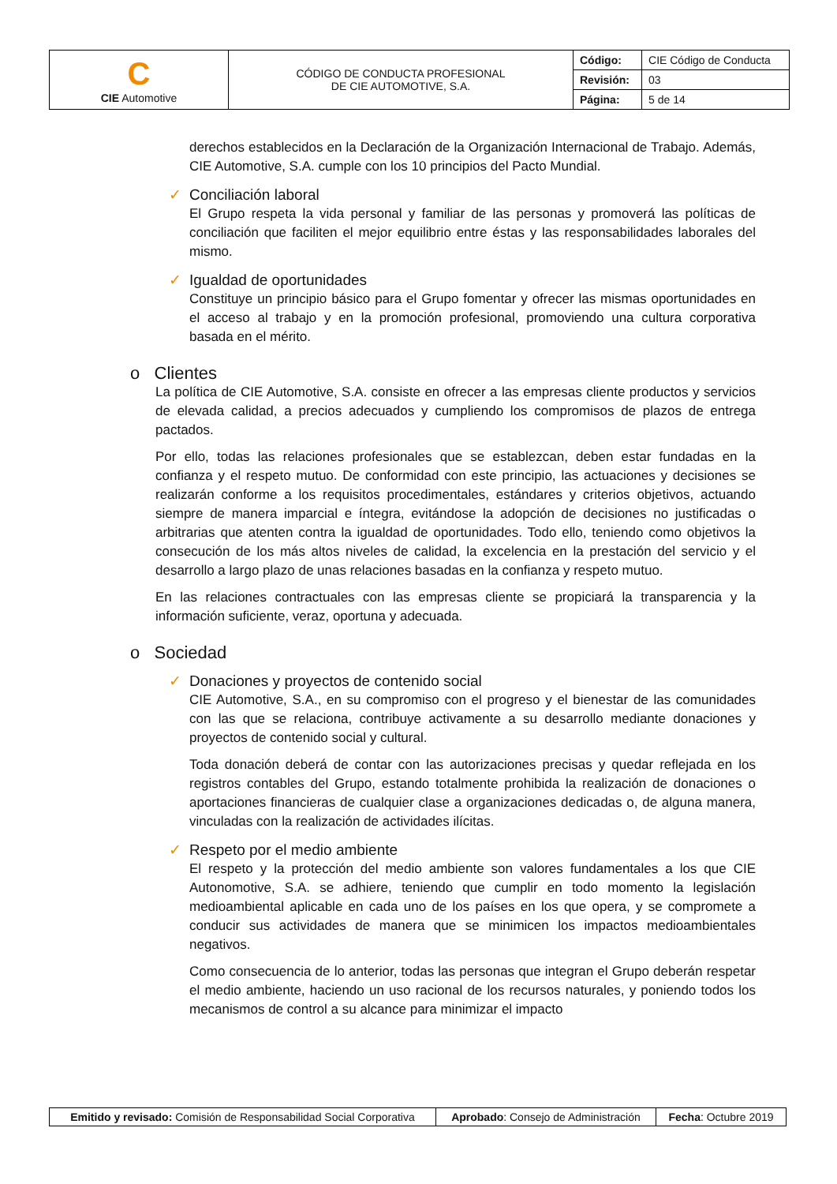| C CIE Automotive | CÓDIGO DE CONDUCTA PROFESIONAL DE CIE AUTOMOTIVE, S.A. | Código: | CIE Código de Conducta |
| | | Revisión: | 03 |
| | | Página: | 5 de 14 |
derechos establecidos en la Declaración de la Organización Internacional de Trabajo. Además, CIE Automotive, S.A. cumple con los 10 principios del Pacto Mundial.
✓ Conciliación laboral
El Grupo respeta la vida personal y familiar de las personas y promoverá las políticas de conciliación que faciliten el mejor equilibrio entre éstas y las responsabilidades laborales del mismo.
✓ Igualdad de oportunidades
Constituye un principio básico para el Grupo fomentar y ofrecer las mismas oportunidades en el acceso al trabajo y en la promoción profesional, promoviendo una cultura corporativa basada en el mérito.
o Clientes
La política de CIE Automotive, S.A. consiste en ofrecer a las empresas cliente productos y servicios de elevada calidad, a precios adecuados y cumpliendo los compromisos de plazos de entrega pactados.
Por ello, todas las relaciones profesionales que se establezcan, deben estar fundadas en la confianza y el respeto mutuo. De conformidad con este principio, las actuaciones y decisiones se realizarán conforme a los requisitos procedimentales, estándares y criterios objetivos, actuando siempre de manera imparcial e íntegra, evitándose la adopción de decisiones no justificadas o arbitrarias que atenten contra la igualdad de oportunidades. Todo ello, teniendo como objetivos la consecución de los más altos niveles de calidad, la excelencia en la prestación del servicio y el desarrollo a largo plazo de unas relaciones basadas en la confianza y respeto mutuo.
En las relaciones contractuales con las empresas cliente se propiciará la transparencia y la información suficiente, veraz, oportuna y adecuada.
o Sociedad
✓ Donaciones y proyectos de contenido social
CIE Automotive, S.A., en su compromiso con el progreso y el bienestar de las comunidades con las que se relaciona, contribuye activamente a su desarrollo mediante donaciones y proyectos de contenido social y cultural.
Toda donación deberá de contar con las autorizaciones precisas y quedar reflejada en los registros contables del Grupo, estando totalmente prohibida la realización de donaciones o aportaciones financieras de cualquier clase a organizaciones dedicadas o, de alguna manera, vinculadas con la realización de actividades ilícitas.
✓ Respeto por el medio ambiente
El respeto y la protección del medio ambiente son valores fundamentales a los que CIE Autonomotive, S.A. se adhiere, teniendo que cumplir en todo momento la legislación medioambiental aplicable en cada uno de los países en los que opera, y se compromete a conducir sus actividades de manera que se minimicen los impactos medioambientales negativos.
Como consecuencia de lo anterior, todas las personas que integran el Grupo deberán respetar el medio ambiente, haciendo un uso racional de los recursos naturales, y poniendo todos los mecanismos de control a su alcance para minimizar el impacto
| Emitido y revisado: Comisión de Responsabilidad Social Corporativa | Aprobado : Consejo de Administración | Fecha : Octubre 2019 |